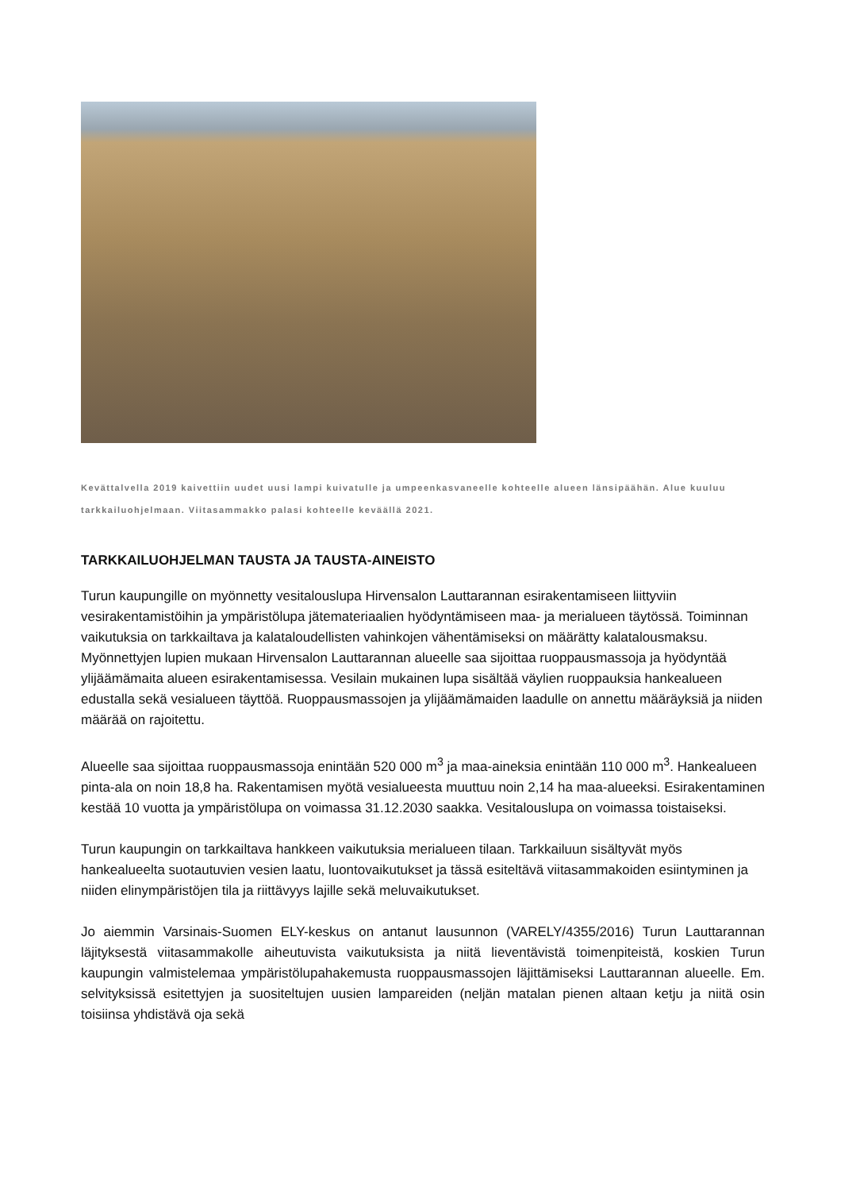Kevättalvella 2019 kaivettiin uudet uusi lampi kuivatulle ja umpeenkasvaneelle kohteelle alueen länsipäähän. Alue kuuluu tarkkailuohjelmaan. Viitasammakko palasi kohteelle keväällä 2021.
TARKKAILUOHJELMAN TAUSTA JA TAUSTA-AINEISTO
Turun kaupungille on myönnetty vesitalouslupa Hirvensalon Lauttarannan esirakentamiseen liittyviin vesirakentamistöihin ja ympäristölupa jätemateriaalien hyödyntämiseen maa- ja merialueen täytössä. Toiminnan vaikutuksia on tarkkailtava ja kalataloudellisten vahinkojen vähentämiseksi on määrätty kalatalousmaksu. Myönnettyjen lupien mukaan Hirvensalon Lauttarannan alueelle saa sijoittaa ruoppausmassoja ja hyödyntää ylijäämämaita alueen esirakentamisessa. Vesilain mukainen lupa sisältää väylien ruoppauksia hankealueen edustalla sekä vesialueen täyttöä. Ruoppausmassojen ja ylijäämämaiden laadulle on annettu määräyksiä ja niiden määrää on rajoitettu.
Alueelle saa sijoittaa ruoppausmassoja enintään 520 000 m<sup>3</sup> ja maa-aineksia enintään 110 000 m<sup>3</sup>. Hankealueen pinta-ala on noin 18,8 ha. Rakentamisen myötä vesialueesta muuttuu noin 2,14 ha maa-alueeksi. Esirakentaminen kestää 10 vuotta ja ympäristölupa on voimassa 31.12.2030 saakka. Vesitalouslupa on voimassa toistaiseksi.
Turun kaupungin on tarkkailtava hankkeen vaikutuksia merialueen tilaan. Tarkkailuun sisältyvät myös hankealueelta suotautuvien vesien laatu, luontovaikutukset ja tässä esiteltävä viitasammakoiden esiintyminen ja niiden elinympäristöjen tila ja riittävyys lajille sekä meluvaikutukset.
Jo aiemmin Varsinais-Suomen ELY-keskus on antanut lausunnon (VARELY/4355/2016) Turun Lauttarannan läjityksestä viitasammakolle aiheutuvista vaikutuksista ja niitä lieventävistä toimenpiteistä, koskien Turun kaupungin valmistelemaa ympäristölupahakemusta ruoppausmassojen läjittämiseksi Lauttarannan alueelle. Em. selvityksissä esitettyjen ja suositeltujen uusien lampareiden (neljän matalan pienen altaan ketju ja niitä osin toisiinsa yhdistävä oja sekä